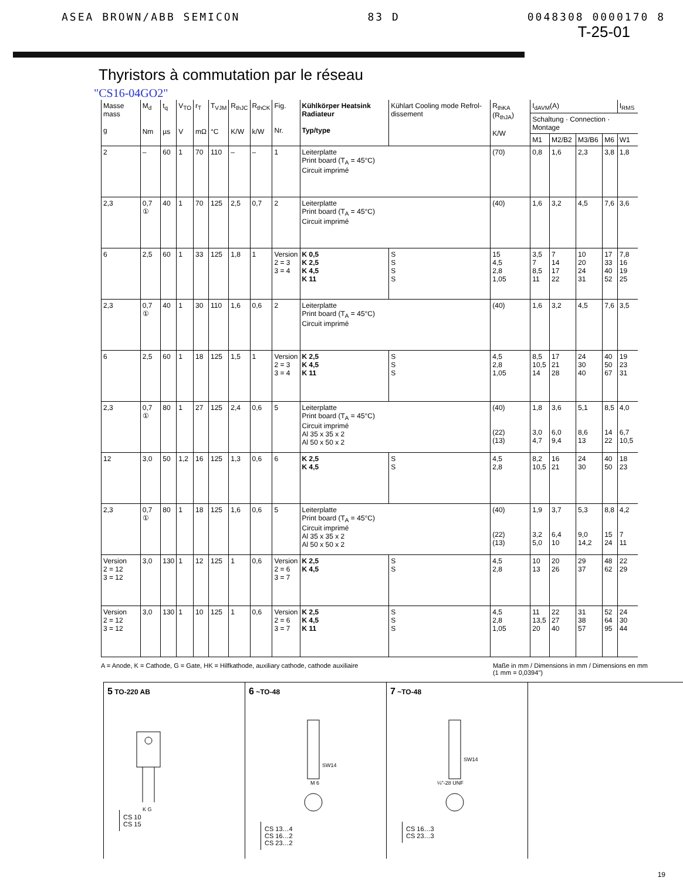ASEA BROWN/ABB SEMICON 83 D 0048308 0000170 8
T-25-01
Thyristors à commutation par le réseau
"CS16-04GO2"
| Masse mass g | M<sub>d</sub> Nm | t<sub>q</sub> µs | V<sub>TO</sub> V | r<sub>T</sub> mΩ | T<sub>VJM</sub> °C | R<sub>thJC</sub> K/W | R<sub>thCK</sub> k/W | Fig. Nr. | Kühlkörper Heatsink Radiateur Typ/type | Kühlart Cooling mode Refrol-dissement | R<sub>thKA</sub> (R<sub>thJA</sub>) K/W | I<sub>dAVM</sub>(A) | | | | I<sub>RMS</sub> |
| --- | --- | --- | --- | --- | --- | --- | --- | --- | --- | --- | --- | --- | --- | --- | --- | --- |
| | | | | | | | | | | | | Schaltung · Connection · Montage | | | | |
| | | | | | | | | | | | | M1 | M2/B2 | M3/B6 | M6 | W1 |
| 2 | – | 60 | 1 | 70 | 110 | – | – | 1 | Leiterplatte Print board (T<sub>A</sub> = 45°C) Circuit imprimé | | (70) | 0,8 | 1,6 | 2,3 | 3,8 | 1,8 |
| 2,3 | 0,7 ① | 40 | 1 | 70 | 125 | 2,5 | 0,7 | 2 | Leiterplatte Print board (T<sub>A</sub> = 45°C) Circuit imprimé | | (40) | 1,6 | 3,2 | 4,5 | 7,6 | 3,6 |
| 6 | 2,5 | 60 | 1 | 33 | 125 | 1,8 | 1 | Version 2 = 3 3 = 4 | K 0,5 K 2,5 K 4,5 K 11 | S S S S | 15 4,5 2,8 1,05 | 3,5 7 8,5 11 | 7 14 17 22 | 10 20 24 31 | 17 33 40 52 | 7,8 16 19 25 |
| 2,3 | 0,7 ① | 40 | 1 | 30 | 110 | 1,6 | 0,6 | 2 | Leiterplatte Print board (T<sub>A</sub> = 45°C) Circuit imprimé | | (40) | 1,6 | 3,2 | 4,5 | 7,6 | 3,5 |
| 6 | 2,5 | 60 | 1 | 18 | 125 | 1,5 | 1 | Version 2 = 3 3 = 4 | K 2,5 K 4,5 K 11 | S S S | 4,5 2,8 1,05 | 8,5 10,5 14 | 17 21 28 | 24 30 40 | 40 50 67 | 19 23 31 |
| 2,3 | 0,7 ① | 80 | 1 | 27 | 125 | 2,4 | 0,6 | 5 | Leiterplatte Print board (T<sub>A</sub> = 45°C) Circuit imprimé Al 35 x 35 x 2 Al 50 x 50 x 2 | | (40) (22) (13) | 1,8 3,0 4,7 | 3,6 6,0 9,4 | 5,1 8,6 13 | 8,5 14 22 | 4,0 6,7 10,5 |
| 12 | 3,0 | 50 | 1,2 | 16 | 125 | 1,3 | 0,6 | 6 | K 2,5 K 4,5 | S S | 4,5 2,8 | 8,2 10,5 | 16 21 | 24 30 | 40 50 | 18 23 |
| 2,3 | 0,7 ① | 80 | 1 | 18 | 125 | 1,6 | 0,6 | 5 | Leiterplatte Print board (T<sub>A</sub> = 45°C) Circuit imprimé Al 35 x 35 x 2 Al 50 x 50 x 2 | | (40) (22) (13) | 1,9 3,2 5,0 | 3,7 6,4 10 | 5,3 9,0 14,2 | 8,8 15 24 | 4,2 7 11 |
| Version 2 = 12 3 = 12 | 3,0 | 130 | 1 | 12 | 125 | 1 | 0,6 | Version 2 = 6 3 = 7 | K 2,5 K 4,5 | S S | 4,5 2,8 | 10 13 | 20 26 | 29 37 | 48 62 | 22 29 |
| Version 2 = 12 3 = 12 | 3,0 | 130 | 1 | 10 | 125 | 1 | 0,6 | Version 2 = 6 3 = 7 | K 2,5 K 4,5 K 11 | S S S | 4,5 2,8 1,05 | 11 13,5 20 | 22 27 40 | 31 38 57 | 52 64 95 | 24 30 44 |
A = Anode, K = Cathode, G = Gate, HK = Hilfkathode, auxiliary cathode, cathode auxiliaire Maße in mm / Dimensions in mm / Dimensions en mm
(1 mm = 0,0394")
5 TO-220 AB
K G
CS 10
CS 15
6 ~TO-48
SW14
M 6
CS 13…4
CS 16…2
CS 23…2
7 ~TO-48
SW14
¼"-28 UNF
CS 16…3
CS 23…3
19